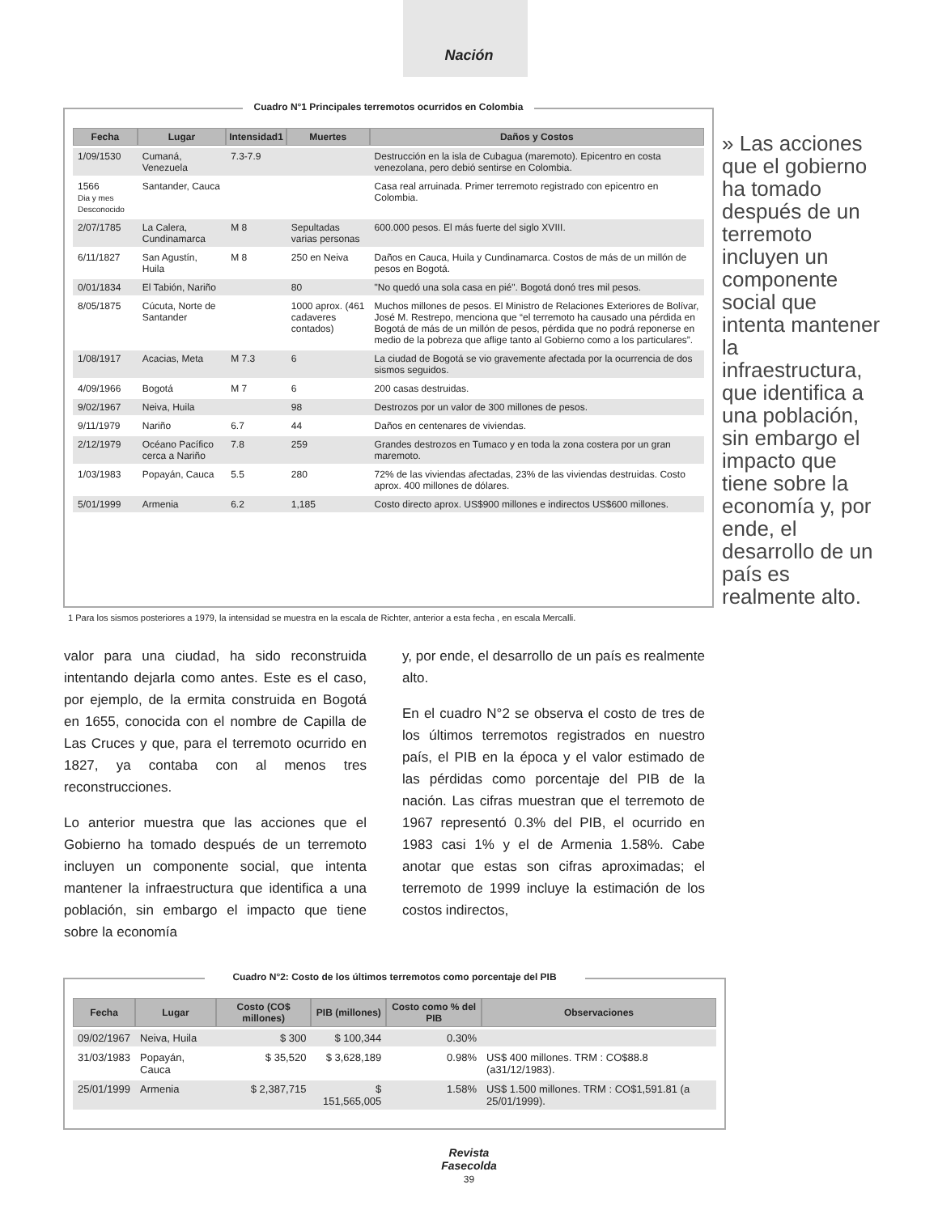Nación
Cuadro N°1 Principales terremotos ocurridos en Colombia
| Fecha | Lugar | Intensidad1 | Muertes | Daños y Costos |
| --- | --- | --- | --- | --- |
| 1/09/1530 | Cumaná, Venezuela | 7.3-7.9 | | Destrucción en la isla de Cubagua (maremoto). Epicentro en costa venezolana, pero debió sentirse en Colombia. |
| 1566 Dia y mes Desconocido | Santander, Cauca | | | Casa real arruinada. Primer terremoto registrado con epicentro en Colombia. |
| 2/07/1785 | La Calera, Cundinamarca | M 8 | Sepultadas varias personas | 600.000 pesos. El más fuerte del siglo XVIII. |
| 6/11/1827 | San Agustín, Huila | M 8 | 250 en Neiva | Daños en Cauca, Huila y Cundinamarca. Costos de más de un millón de pesos en Bogotá. |
| 0/01/1834 | El Tabión, Nariño | | 80 | "No quedó una sola casa en pié". Bogotá donó tres mil pesos. |
| 8/05/1875 | Cúcuta, Norte de Santander | | 1000 aprox. (461 cadaveres contados) | Muchos millones de pesos. El Ministro de Relaciones Exteriores de Bolívar, José M. Restrepo, menciona que “el terremoto ha causado una pérdida en Bogotá de más de un millón de pesos, pérdida que no podrá reponerse en medio de la pobreza que aflige tanto al Gobierno como a los particulares”. |
| 1/08/1917 | Acacias, Meta | M 7.3 | 6 | La ciudad de Bogotá se vio gravemente afectada por la ocurrencia de dos sismos seguidos. |
| 4/09/1966 | Bogotá | M 7 | 6 | 200 casas destruidas. |
| 9/02/1967 | Neiva, Huila | | 98 | Destrozos por un valor de 300 millones de pesos. |
| 9/11/1979 | Nariño | 6.7 | 44 | Daños en centenares de viviendas. |
| 2/12/1979 | Océano Pacífico cerca a Nariño | 7.8 | 259 | Grandes destrozos en Tumaco y en toda la zona costera por un gran maremoto. |
| 1/03/1983 | Popayán, Cauca | 5.5 | 280 | 72% de las viviendas afectadas, 23% de las viviendas destruidas. Costo aprox. 400 millones de dólares. |
| 5/01/1999 | Armenia | 6.2 | 1,185 | Costo directo aprox. US$900 millones e indirectos US$600 millones. |
» Las acciones que el gobierno ha tomado después de un terremoto incluyen un componente social que intenta mantener la infraestructura, que identifica a una población, sin embargo el impacto que tiene sobre la economía y, por ende, el desarrollo de un país es realmente alto.
1 Para los sismos posteriores a 1979, la intensidad se muestra en la escala de Richter, anterior a esta fecha , en escala Mercalli.
valor para una ciudad, ha sido reconstruida intentando dejarla como antes. Este es el caso, por ejemplo, de la ermita construida en Bogotá en 1655, conocida con el nombre de Capilla de Las Cruces y que, para el terremoto ocurrido en 1827, ya contaba con al menos tres reconstrucciones.
Lo anterior muestra que las acciones que el Gobierno ha tomado después de un terremoto incluyen un componente social, que intenta mantener la infraestructura que identifica a una población, sin embargo el impacto que tiene sobre la economía
y, por ende, el desarrollo de un país es realmente alto.
En el cuadro N°2 se observa el costo de tres de los últimos terremotos registrados en nuestro país, el PIB en la época y el valor estimado de las pérdidas como porcentaje del PIB de la nación. Las cifras muestran que el terremoto de 1967 representó 0.3% del PIB, el ocurrido en 1983 casi 1% y el de Armenia 1.58%. Cabe anotar que estas son cifras aproximadas; el terremoto de 1999 incluye la estimación de los costos indirectos,
Cuadro N°2: Costo de los últimos terremotos como porcentaje del PIB
| Fecha | Lugar | Costo (CO$ millones) | PIB (millones) | Costo como % del PIB | Observaciones |
| --- | --- | --- | --- | --- | --- |
| 09/02/1967 | Neiva, Huila | $ 300 | $ 100,344 | 0.30% | |
| 31/03/1983 | Popayán, Cauca | $ 35,520 | $ 3,628,189 | 0.98% | US$ 400 millones. TRM : CO$88.8 (a31/12/1983). |
| 25/01/1999 | Armenia | $ 2,387,715 | $ 151,565,005 | 1.58% | US$ 1.500 millones. TRM : CO$1,591.81 (a 25/01/1999). |
Revista
Fasecolda
39